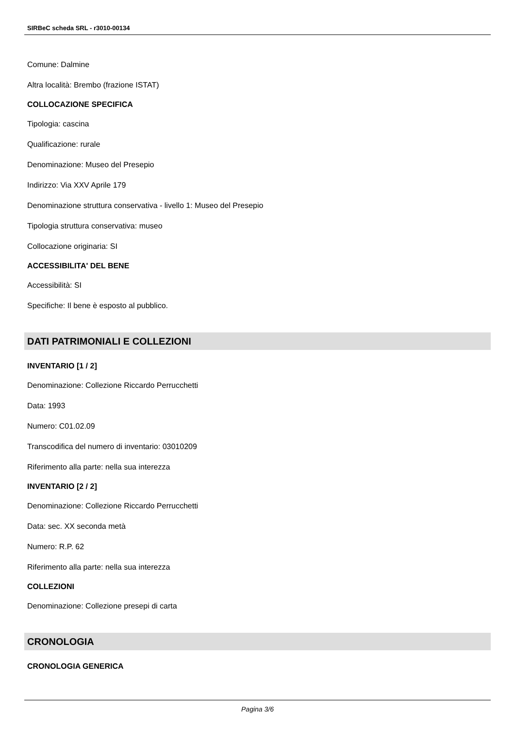SIRBeC scheda SRL - r3010-00134
Comune: Dalmine
Altra località: Brembo (frazione ISTAT)
COLLOCAZIONE SPECIFICA
Tipologia: cascina
Qualificazione: rurale
Denominazione: Museo del Presepio
Indirizzo: Via XXV Aprile 179
Denominazione struttura conservativa - livello 1: Museo del Presepio
Tipologia struttura conservativa: museo
Collocazione originaria: SI
ACCESSIBILITA' DEL BENE
Accessibilità: SI
Specifiche: Il bene è esposto al pubblico.
DATI PATRIMONIALI E COLLEZIONI
INVENTARIO [1 / 2]
Denominazione: Collezione Riccardo Perrucchetti
Data: 1993
Numero: C01.02.09
Transcodifica del numero di inventario: 03010209
Riferimento alla parte: nella sua interezza
INVENTARIO [2 / 2]
Denominazione: Collezione Riccardo Perrucchetti
Data: sec. XX seconda metà
Numero: R.P. 62
Riferimento alla parte: nella sua interezza
COLLEZIONI
Denominazione: Collezione presepi di carta
CRONOLOGIA
CRONOLOGIA GENERICA
Pagina 3/6